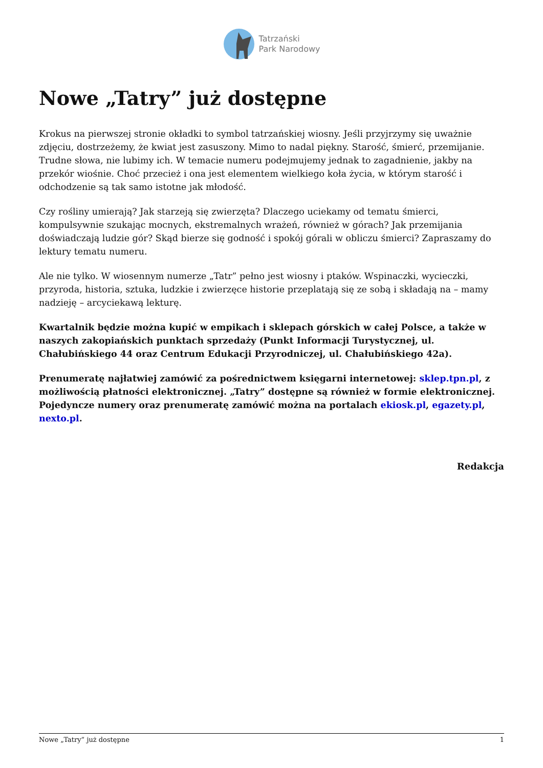Tatrzański
Park Narodowy
Nowe „Tatry” już dostępne
Krokus na pierwszej stronie okładki to symbol tatrzańskiej wiosny. Jeśli przyjrzymy się uważnie zdjęciu, dostrzeżemy, że kwiat jest zasuszony. Mimo to nadal piękny. Starość, śmierć, przemijanie. Trudne słowa, nie lubimy ich. W temacie numeru podejmujemy jednak to zagadnienie, jakby na przekór wiośnie. Choć przecież i ona jest elementem wielkiego koła życia, w którym starość i odchodzenie są tak samo istotne jak młodość.
Czy rośliny umierają? Jak starzeją się zwierzęta? Dlaczego uciekamy od tematu śmierci, kompulsywnie szukając mocnych, ekstremalnych wrażeń, również w górach? Jak przemijania doświadczają ludzie gór? Skąd bierze się godność i spokój górali w obliczu śmierci? Zapraszamy do lektury tematu numeru.
Ale nie tylko. W wiosennym numerze „Tatr” pełno jest wiosny i ptaków. Wspinaczki, wycieczki, przyroda, historia, sztuka, ludzkie i zwierzęce historie przeplatają się ze sobą i składają na – mamy nadzieję – arcyciekawą lekturę.
Kwartalnik będzie można kupić w empikach i sklepach górskich w całej Polsce, a także w naszych zakopiańskich punktach sprzedaży (Punkt Informacji Turystycznej, ul. Chałubińskiego 44 oraz Centrum Edukacji Przyrodniczej, ul. Chałubińskiego 42a).
Prenumeratę najłatwiej zamówić za pośrednictwem księgarni internetowej: sklep.tpn.pl, z możliwością płatności elektronicznej. „Tatry” dostępne są również w formie elektronicznej. Pojedyncze numery oraz prenumeratę zamówić można na portalach ekiosk.pl, egazety.pl, nexto.pl.
Redakcja
Nowe „Tatry” już dostępne 1